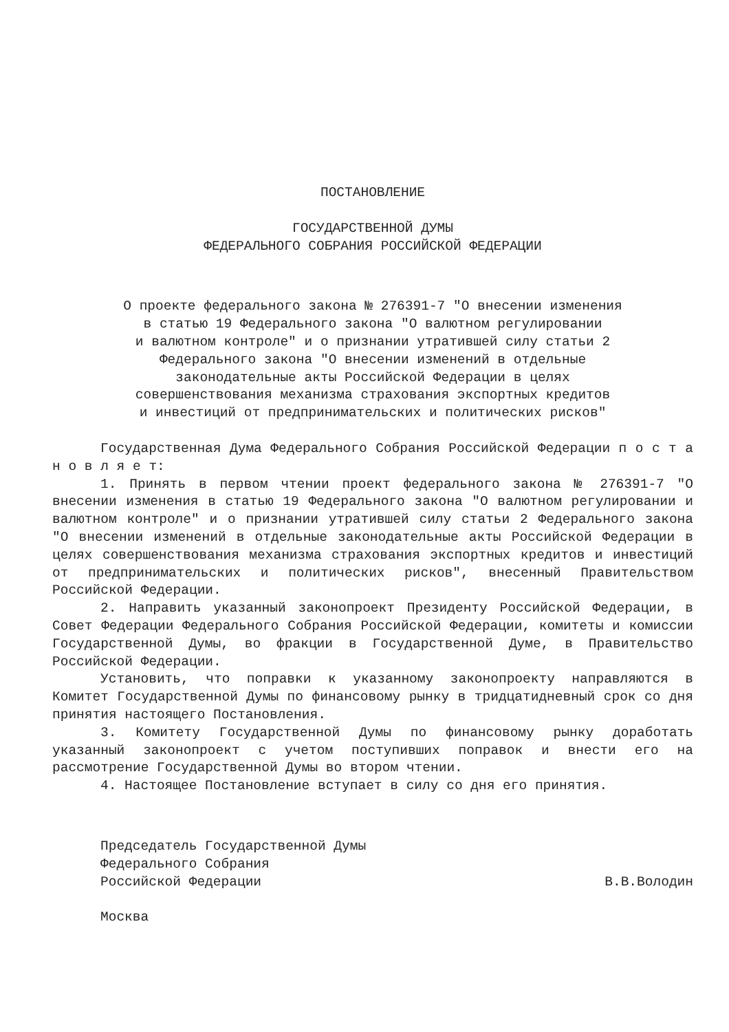ПОСТАНОВЛЕНИЕ
ГОСУДАРСТВЕННОЙ ДУМЫ
ФЕДЕРАЛЬНОГО СОБРАНИЯ РОССИЙСКОЙ ФЕДЕРАЦИИ
О проекте федерального закона № 276391-7 "О внесении изменения
в статью 19 Федерального закона "О валютном регулировании
и валютном контроле" и о признании утратившей силу статьи 2
Федерального закона "О внесении изменений в отдельные
законодательные акты Российской Федерации в целях
совершенствования механизма страхования экспортных кредитов
и инвестиций от предпринимательских и политических рисков"
Государственная Дума Федерального Собрания Российской Федерации п о с т а н о в л я е т:
1. Принять в первом чтении проект федерального закона № 276391-7 "О внесении изменения в статью 19 Федерального закона "О валютном регулировании и валютном контроле" и о признании утратившей силу статьи 2 Федерального закона "О внесении изменений в отдельные законодательные акты Российской Федерации в целях совершенствования механизма страхования экспортных кредитов и инвестиций от предпринимательских и политических рисков", внесенный Правительством Российской Федерации.
2. Направить указанный законопроект Президенту Российской Федерации, в Совет Федерации Федерального Собрания Российской Федерации, комитеты и комиссии Государственной Думы, во фракции в Государственной Думе, в Правительство Российской Федерации.
Установить, что поправки к указанному законопроекту направляются в Комитет Государственной Думы по финансовому рынку в тридцатидневный срок со дня принятия настоящего Постановления.
3. Комитету Государственной Думы по финансовому рынку доработать указанный законопроект с учетом поступивших поправок и внести его на рассмотрение Государственной Думы во втором чтении.
4. Настоящее Постановление вступает в силу со дня его принятия.
Председатель Государственной Думы
Федерального Собрания
Российской Федерации В.В.Володин
Москва